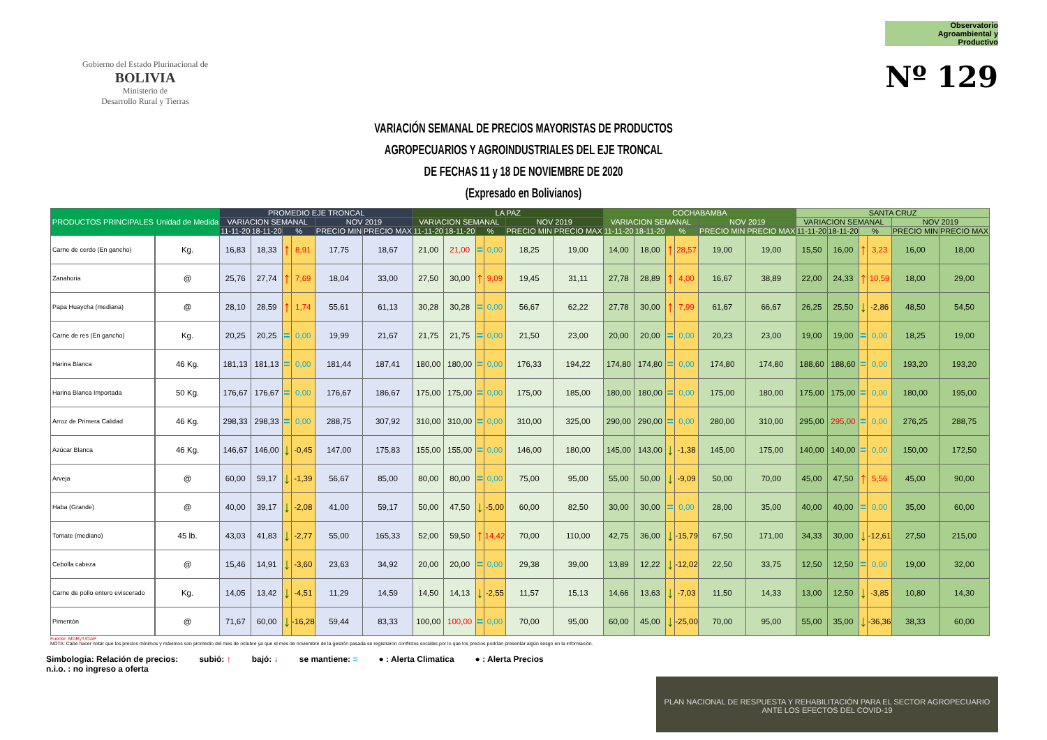Gobierno del Estado Plurinacional de
BOLIVIA
Ministerio de
Desarrollo Rural y Tierras
Observatorio
Agroambiental y
Productivo
Nº 129
VARIACIÓN SEMANAL DE PRECIOS MAYORISTAS DE PRODUCTOS
AGROPECUARIOS Y AGROINDUSTRIALES DEL EJE TRONCAL
DE FECHAS 11 y 18 DE NOVIEMBRE DE 2020
(Expresado en Bolivianos)
| PRODUCTOS PRINCIPALES | | Unidad de Medida | PROMEDIO EJE TRONCAL | | | | | | LA PAZ | | | | | | COCHABAMBA | | | | | | SANTA CRUZ | | | | | |
| --- | --- | --- | --- | --- | --- | --- | --- | --- | --- | --- | --- | --- | --- | --- | --- | --- | --- | --- | --- | --- | --- | --- | --- | --- | --- | --- |
| | | | VARIACION SEMANAL | | | | NOV 2019 | | VARIACION SEMANAL | | | | NOV 2019 | | VARIACION SEMANAL | | | | NOV 2019 | | VARIACION SEMANAL | | | | NOV 2019 | |
| | | | 11-11-20 | 18-11-20 | % | | PRECIO MIN | PRECIO MAX | 11-11-20 | 18-11-20 | % | | PRECIO MIN | PRECIO MAX | 11-11-20 | 18-11-20 | % | | PRECIO MIN | PRECIO MAX | 11-11-20 | 18-11-20 | % | | PRECIO MIN | PRECIO MAX |
| Carne de cerdo (En gancho) | | Kg. | 16,83 | 18,33 | ↑ | 8,91 | 17,75 | 18,67 | 21,00 | 21,00 | = | 0,00 | 18,25 | 19,00 | 14,00 | 18,00 | ↑ | 28,57 | 19,00 | 19,00 | 15,50 | 16,00 | ↑ | 3,23 | 16,00 | 18,00 |
| Zanahoria | | @ | 25,76 | 27,74 | ↑ | 7,69 | 18,04 | 33,00 | 27,50 | 30,00 | ↑ | 9,09 | 19,45 | 31,11 | 27,78 | 28,89 | ↑ | 4,00 | 16,67 | 38,89 | 22,00 | 24,33 | ↑ | 10,59 | 18,00 | 29,00 |
| Papa Huaycha (mediana) | | @ | 28,10 | 28,59 | ↑ | 1,74 | 55,61 | 61,13 | 30,28 | 30,28 | = | 0,00 | 56,67 | 62,22 | 27,78 | 30,00 | ↑ | 7,99 | 61,67 | 66,67 | 26,25 | 25,50 | ↓ | -2,86 | 48,50 | 54,50 |
| Carne de res (En gancho) | | Kg. | 20,25 | 20,25 | = | 0,00 | 19,99 | 21,67 | 21,75 | 21,75 | = | 0,00 | 21,50 | 23,00 | 20,00 | 20,00 | = | 0,00 | 20,23 | 23,00 | 19,00 | 19,00 | = | 0,00 | 18,25 | 19,00 |
| Harina Blanca | | 46 Kg. | 181,13 | 181,13 | = | 0,00 | 181,44 | 187,41 | 180,00 | 180,00 | = | 0,00 | 176,33 | 194,22 | 174,80 | 174,80 | = | 0,00 | 174,80 | 174,80 | 188,60 | 188,60 | = | 0,00 | 193,20 | 193,20 |
| Harina Blanca Importada | | 50 Kg. | 176,67 | 176,67 | = | 0,00 | 176,67 | 186,67 | 175,00 | 175,00 | = | 0,00 | 175,00 | 185,00 | 180,00 | 180,00 | = | 0,00 | 175,00 | 180,00 | 175,00 | 175,00 | = | 0,00 | 180,00 | 195,00 |
| Arroz de Primera Calidad | | 46 Kg. | 298,33 | 298,33 | = | 0,00 | 288,75 | 307,92 | 310,00 | 310,00 | = | 0,00 | 310,00 | 325,00 | 290,00 | 290,00 | = | 0,00 | 280,00 | 310,00 | 295,00 | 295,00 | = | 0,00 | 276,25 | 288,75 |
| Azúcar Blanca | | 46 Kg. | 146,67 | 146,00 | ↓ | -0,45 | 147,00 | 175,83 | 155,00 | 155,00 | = | 0,00 | 146,00 | 180,00 | 145,00 | 143,00 | ↓ | -1,38 | 145,00 | 175,00 | 140,00 | 140,00 | = | 0,00 | 150,00 | 172,50 |
| Arveja | | @ | 60,00 | 59,17 | ↓ | -1,39 | 56,67 | 85,00 | 80,00 | 80,00 | = | 0,00 | 75,00 | 95,00 | 55,00 | 50,00 | ↓ | -9,09 | 50,00 | 70,00 | 45,00 | 47,50 | ↑ | 5,56 | 45,00 | 90,00 |
| Haba (Grande) | | @ | 40,00 | 39,17 | ↓ | -2,08 | 41,00 | 59,17 | 50,00 | 47,50 | ↓ | -5,00 | 60,00 | 82,50 | 30,00 | 30,00 | = | 0,00 | 28,00 | 35,00 | 40,00 | 40,00 | = | 0,00 | 35,00 | 60,00 |
| Tomate (mediano) | | 45 lb. | 43,03 | 41,83 | ↓ | -2,77 | 55,00 | 165,33 | 52,00 | 59,50 | ↑ | 14,42 | 70,00 | 110,00 | 42,75 | 36,00 | ↓ | -15,79 | 67,50 | 171,00 | 34,33 | 30,00 | ↓ | -12,61 | 27,50 | 215,00 |
| Cebolla cabeza | | @ | 15,46 | 14,91 | ↓ | -3,60 | 23,63 | 34,92 | 20,00 | 20,00 | = | 0,00 | 29,38 | 39,00 | 13,89 | 12,22 | ↓ | -12,02 | 22,50 | 33,75 | 12,50 | 12,50 | = | 0,00 | 19,00 | 32,00 |
| Carne de pollo entero eviscerado | | Kg. | 14,05 | 13,42 | ↓ | -4,51 | 11,29 | 14,59 | 14,50 | 14,13 | ↓ | -2,55 | 11,57 | 15,13 | 14,66 | 13,63 | ↓ | -7,03 | 11,50 | 14,33 | 13,00 | 12,50 | ↓ | -3,85 | 10,80 | 14,30 |
| Pimentón | | @ | 71,67 | 60,00 | ↓ | -16,28 | 59,44 | 83,33 | 100,00 | 100,00 | = | 0,00 | 70,00 | 95,00 | 60,00 | 45,00 | ↓ | -25,00 | 70,00 | 95,00 | 55,00 | 35,00 | ↓ | -36,36 | 38,33 | 60,00 |
Fuente: MDRyT/OAP
NOTA: Cabe hacer notar que los precios mínimos y máximos son promedio del mes de octubre ya que el mes de noviembre de la gestión pasada se registraron conflictos sociales por lo que los precios podrían presentar algún sesgo en la información.
Simbologia: Relación de precios: subió: ↑ bajó: ↓ se mantiene: = ● : Alerta Climatica ● : Alerta Precios
n.i.o. : no ingreso a oferta
PLAN NACIONAL DE RESPUESTA Y REHABILITACIÓN PARA EL SECTOR AGROPECUARIO ANTE LOS EFECTOS DEL COVID-19